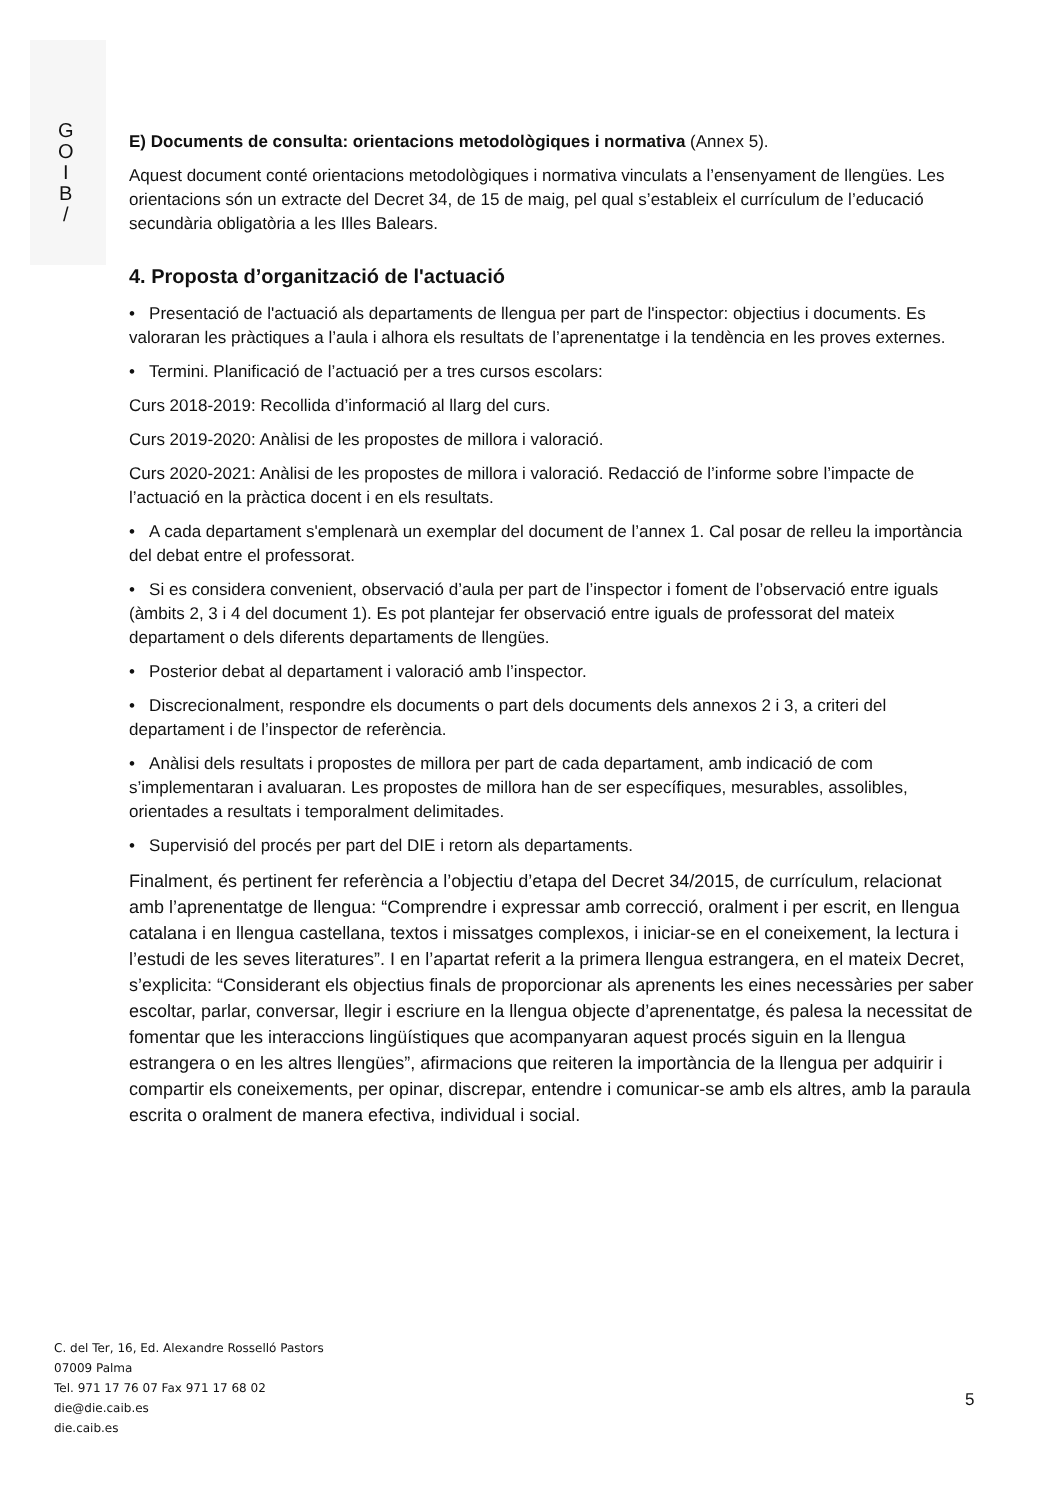G
O
I
B
/
E) Documents de consulta: orientacions metodològiques i normativa (Annex 5).
Aquest document conté orientacions metodològiques i normativa vinculats a l’ensenyament de llengües. Les orientacions són un extracte del Decret 34, de 15 de maig, pel qual s’estableix el currículum de l’educació secundària obligatòria a les Illes Balears.
4. Proposta d’organització de l'actuació
• Presentació de l'actuació als departaments de llengua per part de l'inspector: objectius i documents. Es valoraran les pràctiques a l’aula i alhora els resultats de l’aprenentatge i la tendència en les proves externes.
• Termini. Planificació de l’actuació per a tres cursos escolars:
Curs 2018-2019: Recollida d’informació al llarg del curs.
Curs 2019-2020: Anàlisi de les propostes de millora i valoració.
Curs 2020-2021: Anàlisi de les propostes de millora i valoració. Redacció de l’informe sobre l’impacte de l’actuació en la pràctica docent i en els resultats.
• A cada departament s'emplenarà un exemplar del document de l’annex 1. Cal posar de relleu la importància del debat entre el professorat.
• Si es considera convenient, observació d’aula per part de l’inspector i foment de l’observació entre iguals (àmbits 2, 3 i 4 del document 1). Es pot plantejar fer observació entre iguals de professorat del mateix departament o dels diferents departaments de llengües.
• Posterior debat al departament i valoració amb l’inspector.
• Discrecionalment, respondre els documents o part dels documents dels annexos 2 i 3, a criteri del departament i de l’inspector de referència.
• Anàlisi dels resultats i propostes de millora per part de cada departament, amb indicació de com s’implementaran i avaluaran. Les propostes de millora han de ser específiques, mesurables, assolibles, orientades a resultats i temporalment delimitades.
• Supervisió del procés per part del DIE i retorn als departaments.
Finalment, és pertinent fer referència a l’objectiu d’etapa del Decret 34/2015, de currículum, relacionat amb l’aprenentatge de llengua: “Comprendre i expressar amb correcció, oralment i per escrit, en llengua catalana i en llengua castellana, textos i missatges complexos, i iniciar-se en el coneixement, la lectura i l’estudi de les seves literatures”. I en l’apartat referit a la primera llengua estrangera, en el mateix Decret, s’explicita: “Considerant els objectius finals de proporcionar als aprenents les eines necessàries per saber escoltar, parlar, conversar, llegir i escriure en la llengua objecte d’aprenentatge, és palesa la necessitat de fomentar que les interaccions lingüístiques que acompanyaran aquest procés siguin en la llengua estrangera o en les altres llengües”, afirmacions que reiteren la importància de la llengua per adquirir i compartir els coneixements, per opinar, discrepar, entendre i comunicar-se amb els altres, amb la paraula escrita o oralment de manera efectiva, individual i social.
C. del Ter, 16, Ed. Alexandre Rosselló Pastors
07009 Palma
Tel. 971 17 76 07 Fax 971 17 68 02
die@die.caib.es
die.caib.es
5